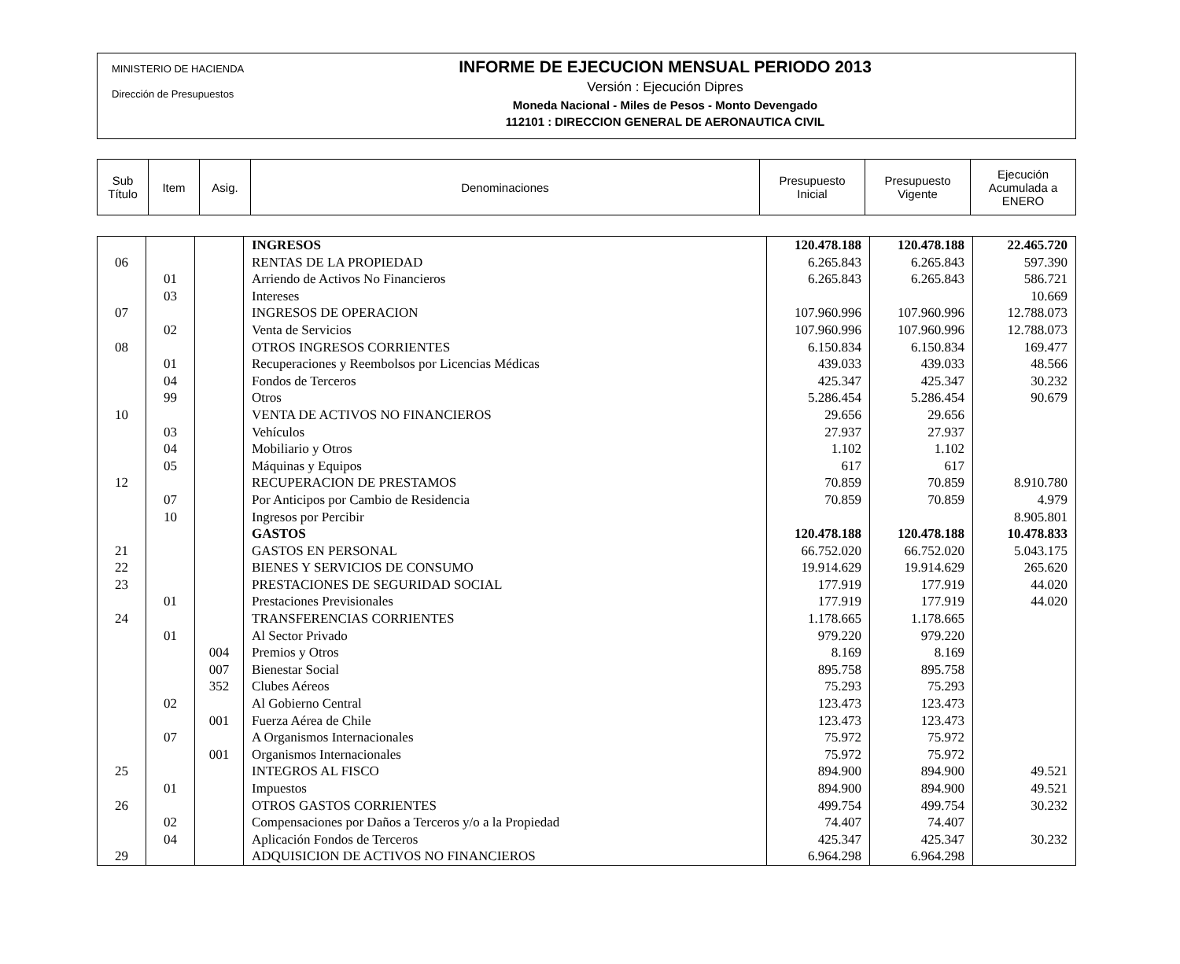MINISTERIO DE HACIENDA
Dirección de Presupuestos
INFORME DE EJECUCION MENSUAL PERIODO 2013
Versión : Ejecución Dipres
Moneda Nacional - Miles de Pesos - Monto Devengado
112101 : DIRECCION GENERAL DE AERONAUTICA CIVIL
| Sub Título | Item | Asig. | Denominaciones | Presupuesto Inicial | Presupuesto Vigente | Ejecución Acumulada a ENERO |
| | | | INGRESOS | 120.478.188 | 120.478.188 | 22.465.720 |
| 06 | | | RENTAS DE LA PROPIEDAD | 6.265.843 | 6.265.843 | 597.390 |
| | 01 | | Arriendo de Activos No Financieros | 6.265.843 | 6.265.843 | 586.721 |
| | 03 | | Intereses | | | 10.669 |
| 07 | | | INGRESOS DE OPERACION | 107.960.996 | 107.960.996 | 12.788.073 |
| | 02 | | Venta de Servicios | 107.960.996 | 107.960.996 | 12.788.073 |
| 08 | | | OTROS INGRESOS CORRIENTES | 6.150.834 | 6.150.834 | 169.477 |
| | 01 | | Recuperaciones y Reembolsos por Licencias Médicas | 439.033 | 439.033 | 48.566 |
| | 04 | | Fondos de Terceros | 425.347 | 425.347 | 30.232 |
| | 99 | | Otros | 5.286.454 | 5.286.454 | 90.679 |
| 10 | | | VENTA DE ACTIVOS NO FINANCIEROS | 29.656 | 29.656 | |
| | 03 | | Vehículos | 27.937 | 27.937 | |
| | 04 | | Mobiliario y Otros | 1.102 | 1.102 | |
| | 05 | | Máquinas y Equipos | 617 | 617 | |
| 12 | | | RECUPERACION DE PRESTAMOS | 70.859 | 70.859 | 8.910.780 |
| | 07 | | Por Anticipos por Cambio de Residencia | 70.859 | 70.859 | 4.979 |
| | 10 | | Ingresos por Percibir | | | 8.905.801 |
| | | | GASTOS | 120.478.188 | 120.478.188 | 10.478.833 |
| 21 | | | GASTOS EN PERSONAL | 66.752.020 | 66.752.020 | 5.043.175 |
| 22 | | | BIENES Y SERVICIOS DE CONSUMO | 19.914.629 | 19.914.629 | 265.620 |
| 23 | | | PRESTACIONES DE SEGURIDAD SOCIAL | 177.919 | 177.919 | 44.020 |
| | 01 | | Prestaciones Previsionales | 177.919 | 177.919 | 44.020 |
| 24 | | | TRANSFERENCIAS CORRIENTES | 1.178.665 | 1.178.665 | |
| | 01 | | Al Sector Privado | 979.220 | 979.220 | |
| | | 004 | Premios y Otros | 8.169 | 8.169 | |
| | | 007 | Bienestar Social | 895.758 | 895.758 | |
| | | 352 | Clubes Aéreos | 75.293 | 75.293 | |
| | 02 | | Al Gobierno Central | 123.473 | 123.473 | |
| | | 001 | Fuerza Aérea de Chile | 123.473 | 123.473 | |
| | 07 | | A Organismos Internacionales | 75.972 | 75.972 | |
| | | 001 | Organismos Internacionales | 75.972 | 75.972 | |
| 25 | | | INTEGROS AL FISCO | 894.900 | 894.900 | 49.521 |
| | 01 | | Impuestos | 894.900 | 894.900 | 49.521 |
| 26 | | | OTROS GASTOS CORRIENTES | 499.754 | 499.754 | 30.232 |
| | 02 | | Compensaciones por Daños a Terceros y/o a la Propiedad | 74.407 | 74.407 | |
| | 04 | | Aplicación Fondos de Terceros | 425.347 | 425.347 | 30.232 |
| 29 | | | ADQUISICION DE ACTIVOS NO FINANCIEROS | 6.964.298 | 6.964.298 | |